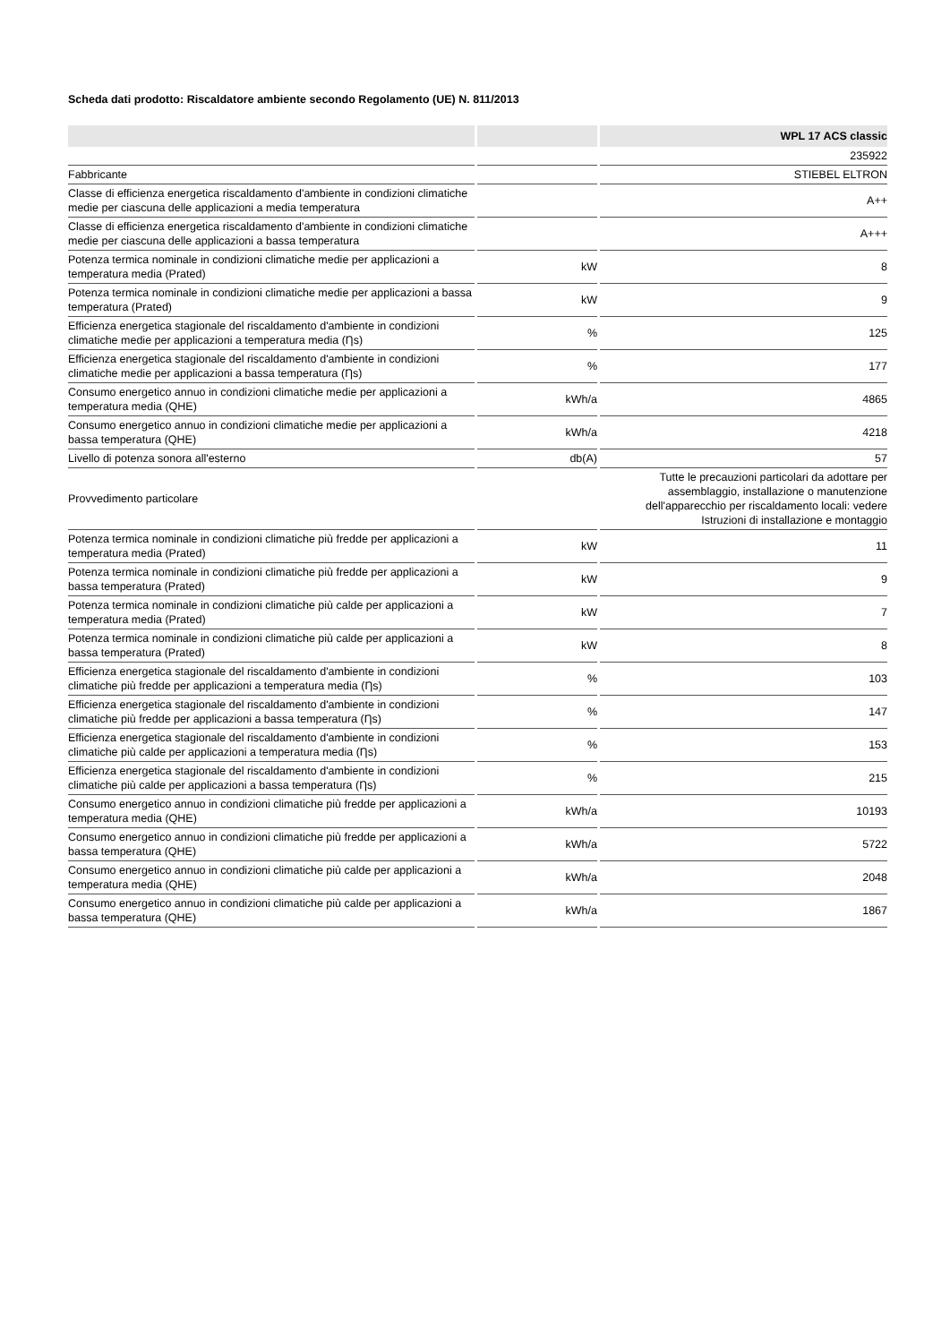Scheda dati prodotto: Riscaldatore ambiente secondo Regolamento (UE) N. 811/2013
| | | WPL 17 ACS classic |
| --- | --- | --- |
| | | 235922 |
| Fabbricante | | STIEBEL ELTRON |
| Classe di efficienza energetica riscaldamento d'ambiente in condizioni climatiche medie per ciascuna delle applicazioni a media temperatura | | A++ |
| Classe di efficienza energetica riscaldamento d'ambiente in condizioni climatiche medie per ciascuna delle applicazioni a bassa temperatura | | A+++ |
| Potenza termica nominale in condizioni climatiche medie per applicazioni a temperatura media (Prated) | kW | 8 |
| Potenza termica nominale in condizioni climatiche medie per applicazioni a bassa temperatura (Prated) | kW | 9 |
| Efficienza energetica stagionale del riscaldamento d'ambiente in condizioni climatiche medie per applicazioni a temperatura media (Ƞs) | % | 125 |
| Efficienza energetica stagionale del riscaldamento d'ambiente in condizioni climatiche medie per applicazioni a bassa temperatura (Ƞs) | % | 177 |
| Consumo energetico annuo in condizioni climatiche medie per applicazioni a temperatura media (QHE) | kWh/a | 4865 |
| Consumo energetico annuo in condizioni climatiche medie per applicazioni a bassa temperatura (QHE) | kWh/a | 4218 |
| Livello di potenza sonora all'esterno | db(A) | 57 |
| Provvedimento particolare | | Tutte le precauzioni particolari da adottare per assemblaggio, installazione o manutenzione dell'apparecchio per riscaldamento locali: vedere Istruzioni di installazione e montaggio |
| Potenza termica nominale in condizioni climatiche più fredde per applicazioni a temperatura media (Prated) | kW | 11 |
| Potenza termica nominale in condizioni climatiche più fredde per applicazioni a bassa temperatura (Prated) | kW | 9 |
| Potenza termica nominale in condizioni climatiche più calde per applicazioni a temperatura media (Prated) | kW | 7 |
| Potenza termica nominale in condizioni climatiche più calde per applicazioni a bassa temperatura (Prated) | kW | 8 |
| Efficienza energetica stagionale del riscaldamento d'ambiente in condizioni climatiche più fredde per applicazioni a temperatura media (Ƞs) | % | 103 |
| Efficienza energetica stagionale del riscaldamento d'ambiente in condizioni climatiche più fredde per applicazioni a bassa temperatura (Ƞs) | % | 147 |
| Efficienza energetica stagionale del riscaldamento d'ambiente in condizioni climatiche più calde per applicazioni a temperatura media (Ƞs) | % | 153 |
| Efficienza energetica stagionale del riscaldamento d'ambiente in condizioni climatiche più calde per applicazioni a bassa temperatura (Ƞs) | % | 215 |
| Consumo energetico annuo in condizioni climatiche più fredde per applicazioni a temperatura media (QHE) | kWh/a | 10193 |
| Consumo energetico annuo in condizioni climatiche più fredde per applicazioni a bassa temperatura (QHE) | kWh/a | 5722 |
| Consumo energetico annuo in condizioni climatiche più calde per applicazioni a temperatura media (QHE) | kWh/a | 2048 |
| Consumo energetico annuo in condizioni climatiche più calde per applicazioni a bassa temperatura (QHE) | kWh/a | 1867 |